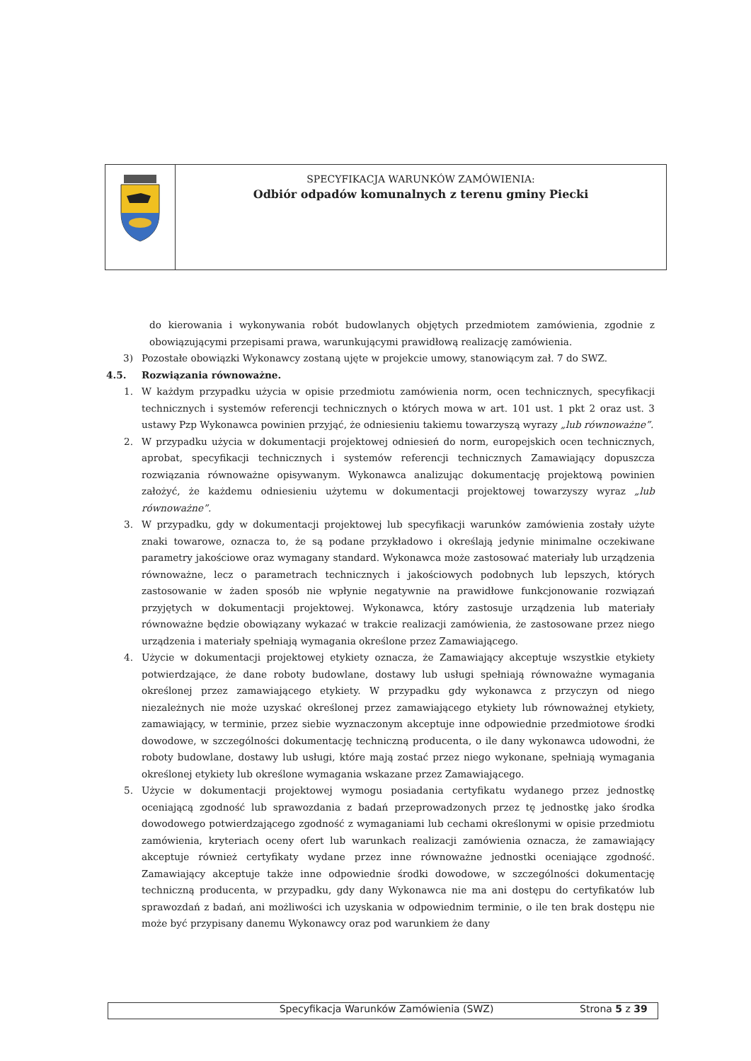SPECYFIKACJA WARUNKÓW ZAMÓWIENIA:
Odbiór odpadów komunalnych z terenu gminy Piecki
do kierowania i wykonywania robót budowlanych objętych przedmiotem zamówienia, zgodnie z obowiązującymi przepisami prawa, warunkującymi prawidłową realizację zamówienia.
3) Pozostałe obowiązki Wykonawcy zostaną ujęte w projekcie umowy, stanowiącym zał. 7 do SWZ.
4.5. Rozwiązania równoważne.
1. W każdym przypadku użycia w opisie przedmiotu zamówienia norm, ocen technicznych, specyfikacji technicznych i systemów referencji technicznych o których mowa w art. 101 ust. 1 pkt 2 oraz ust. 3 ustawy Pzp Wykonawca powinien przyjąć, że odniesieniu takiemu towarzyszą wyrazy „lub równoważne”.
2. W przypadku użycia w dokumentacji projektowej odniesień do norm, europejskich ocen technicznych, aprobat, specyfikacji technicznych i systemów referencji technicznych Zamawiający dopuszcza rozwiązania równoważne opisywanym. Wykonawca analizując dokumentację projektową powinien założyć, że każdemu odniesieniu użytemu w dokumentacji projektowej towarzyszy wyraz „lub równoważne”.
3. W przypadku, gdy w dokumentacji projektowej lub specyfikacji warunków zamówienia zostały użyte znaki towarowe, oznacza to, że są podane przykładowo i określają jedynie minimalne oczekiwane parametry jakościowe oraz wymagany standard. Wykonawca może zastosować materiały lub urządzenia równoważne, lecz o parametrach technicznych i jakościowych podobnych lub lepszych, których zastosowanie w żaden sposób nie wpłynie negatywnie na prawidłowe funkcjonowanie rozwiązań przyjętych w dokumentacji projektowej. Wykonawca, który zastosuje urządzenia lub materiały równoważne będzie obowiązany wykazać w trakcie realizacji zamówienia, że zastosowane przez niego urządzenia i materiały spełniają wymagania określone przez Zamawiającego.
4. Użycie w dokumentacji projektowej etykiety oznacza, że Zamawiający akceptuje wszystkie etykiety potwierdzające, że dane roboty budowlane, dostawy lub usługi spełniają równoważne wymagania określonej przez zamawiającego etykiety. W przypadku gdy wykonawca z przyczyn od niego niezależnych nie może uzyskać określonej przez zamawiającego etykiety lub równoważnej etykiety, zamawiający, w terminie, przez siebie wyznaczonym akceptuje inne odpowiednie przedmiotowe środki dowodowe, w szczególności dokumentację techniczną producenta, o ile dany wykonawca udowodni, że roboty budowlane, dostawy lub usługi, które mają zostać przez niego wykonane, spełniają wymagania określonej etykiety lub określone wymagania wskazane przez Zamawiającego.
5. Użycie w dokumentacji projektowej wymogu posiadania certyfikatu wydanego przez jednostkę oceniającą zgodność lub sprawozdania z badań przeprowadzonych przez tę jednostkę jako środka dowodowego potwierdzającego zgodność z wymaganiami lub cechami określonymi w opisie przedmiotu zamówienia, kryteriach oceny ofert lub warunkach realizacji zamówienia oznacza, że zamawiający akceptuje również certyfikaty wydane przez inne równoważne jednostki oceniające zgodność. Zamawiający akceptuje także inne odpowiednie środki dowodowe, w szczególności dokumentację techniczną producenta, w przypadku, gdy dany Wykonawca nie ma ani dostępu do certyfikatów lub sprawozdań z badań, ani możliwości ich uzyskania w odpowiednim terminie, o ile ten brak dostępu nie może być przypisany danemu Wykonawcy oraz pod warunkiem że dany
Specyfikacja Warunków Zamówienia (SWZ)
Strona 5 z 39